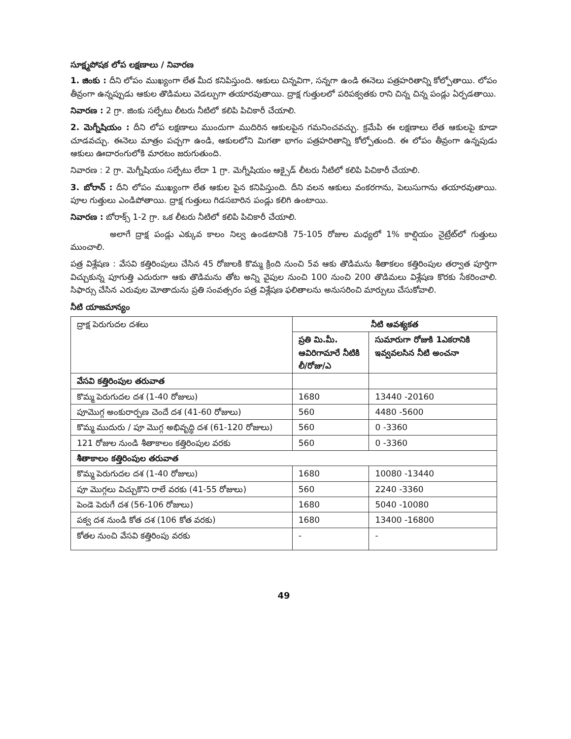సూక్ష్మపోషక లోప లక్షణాలు / నివారణ
1. జింకు : దీని లోపం ముఖ్యంగా లేత మీద కనిపిస్తుంది. ఆకులు చిన్నవిగా, సన్నగా ఉండి ఈనెలు పత్రహరితాన్ని కోల్పోతాయి. లోపం తీవ్రంగా ఉన్నప్పుడు ఆకుల తొడిమలు వెడల్పుగా తయారవుతాయి. ద్రాక్ష గుత్తులలో పరిపక్వతకు రాని చిన్న చిన్న పండ్లు ఏర్పడతాయి.
నివారణ : 2 గ్రా. జింకు సల్ఫేటు లీటరు నీటిలో కలిపి పిచికారీ చేయాలి.
2. మెగ్నీషియం : దీని లోప లక్షణాలు ముందుగా ముదిరిన ఆకులపైన గమనించవచ్చు. క్రమేపి ఈ లక్షణాలు లేత ఆకులపై కూడా చూడవచ్చు. ఈనెలు మాత్రం పచ్చగా ఉండి, ఆకులలోని మిగతా భాగం పత్రహరితాన్ని కోల్పోతుంది. ఈ లోపం తీవ్రంగా ఉన్నపుడు ఆకులు ఊదారంగులోకి మారటం జరుగుతుంది.
నివారణ : 2 గ్రా. మెగ్నీషియం సల్ఫేటు లేదా 1 గ్రా. మెగ్నీషియం ఆక్సైడ్ లీటరు నీటిలో కలిపి పిచికారీ చేయాలి.
3. బోరాన్ : దీని లోపం ముఖ్యంగా లేత ఆకుల పైన కనిపిస్తుంది. దీని వలన ఆకులు వంకరగాను, పెలుసుగాను తయారవుతాయి. పూల గుత్తులు ఎండిపోతాయి. ద్రాక్ష గుత్తులు గిడసబారిన పండ్లు కలిగి ఉంటాయి.
నివారణ : బోరాక్స్ 1-2 గ్రా. ఒక లీటరు నీటిలో కలిపి పిచికారీ చేయాలి.
అలాగే ద్రాక్ష పండ్లు ఎక్కువ కాలం నిల్వ ఉండటానికి 75-105 రోజుల మధ్యలో 1% కాల్షియం నైట్రేట్‌లో గుత్తులు ముంచాలి.
పత్ర విశ్లేషణ : వేసవి కత్తిరింపులు చేసిన 45 రోజులకి కొమ్మ క్రింది నుంచి 5వ ఆకు తొడిమను శీతాకలం కత్తిరింపుల తర్వాత పూర్తిగా విచ్చుకున్న పూగుత్తి ఎదురుగా ఆకు తొడిమను తోట అన్ని వైపుల నుంచి 100 నుంచి 200 తొడిమలు విశ్లేషణ కొరకు సేకరించాలి. సిఫార్సు చేసిన ఎరువుల మోతాదును ప్రతి సంవత్సరం పత్ర విశ్లేషణ ఫలితాలను అనుసరించి మార్పులు చేసుకోవాలి.
నీటి యాజమాన్యం
| ద్రాక్ష పెరుగుదల దశలు | నీటి ఆవశ్యకత | |
| --- | --- | --- |
| | ప్రతి మి.మీ. ఆవిరిగామారే నీటికి లీ/రోజు/ఎ | సుమారుగా రోజుకి 1ఎకరానికి ఇవ్వవలసిన నీటి అంచనా |
| వేసవి కత్తిరింపుల తరువాత | | |
| కొమ్మ పెరుగుదల దశ (1-40 రోజులు) | 1680 | 13440 -20160 |
| పూమొగ్గ అంకురార్పణ చెందే దశ (41-60 రోజులు) | 560 | 4480 -5600 |
| కొమ్మ ముదురు / పూ మొగ్గ అభివృద్ధి దశ (61-120 రోజులు) | 560 | 0 -3360 |
| 121 రోజుల నుండి శీతాకాలం కత్తిరింపుల వరకు | 560 | 0 -3360 |
| శీతాకాలం కత్తిరింపుల తరువాత | | |
| కొమ్మ పెరుగుదల దశ (1-40 రోజులు) | 1680 | 10080 -13440 |
| పూ మొగ్గలు విచ్చుకొని రాలే వరకు (41-55 రోజులు) | 560 | 2240 -3360 |
| పెండె పెరుగే దశ (56-106 రోజులు) | 1680 | 5040 -10080 |
| పక్వ దశ నుండి కోత దశ (106 కోత వరకు) | 1680 | 13400 -16800 |
| కోతల నుంచి వేసవి కత్తిరింపు వరకు | - | - |
49